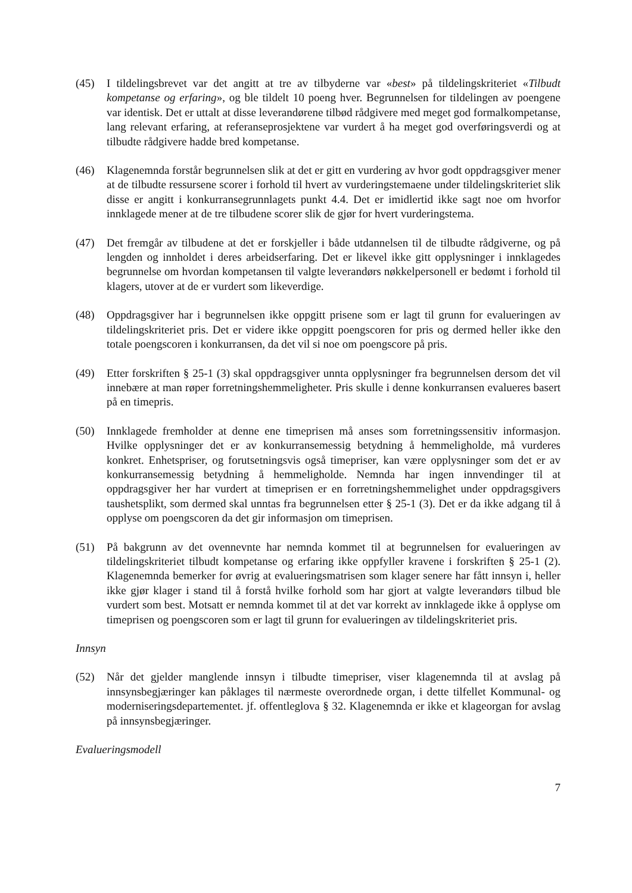(45) I tildelingsbrevet var det angitt at tre av tilbyderne var «best» på tildelingskriteriet «Tilbudt kompetanse og erfaring», og ble tildelt 10 poeng hver. Begrunnelsen for tildelingen av poengene var identisk. Det er uttalt at disse leverandørene tilbød rådgivere med meget god formalkompetanse, lang relevant erfaring, at referanseprosjektene var vurdert å ha meget god overføringsverdi og at tilbudte rådgivere hadde bred kompetanse.
(46) Klagenemnda forstår begrunnelsen slik at det er gitt en vurdering av hvor godt oppdragsgiver mener at de tilbudte ressursene scorer i forhold til hvert av vurderingstemaene under tildelingskriteriet slik disse er angitt i konkurransegrunnlagets punkt 4.4. Det er imidlertid ikke sagt noe om hvorfor innklagede mener at de tre tilbudene scorer slik de gjør for hvert vurderingstema.
(47) Det fremgår av tilbudene at det er forskjeller i både utdannelsen til de tilbudte rådgiverne, og på lengden og innholdet i deres arbeidserfaring. Det er likevel ikke gitt opplysninger i innklagedes begrunnelse om hvordan kompetansen til valgte leverandørs nøkkelpersonell er bedømt i forhold til klagers, utover at de er vurdert som likeverdige.
(48) Oppdragsgiver har i begrunnelsen ikke oppgitt prisene som er lagt til grunn for evalueringen av tildelingskriteriet pris. Det er videre ikke oppgitt poengscoren for pris og dermed heller ikke den totale poengscoren i konkurransen, da det vil si noe om poengscore på pris.
(49) Etter forskriften § 25-1 (3) skal oppdragsgiver unnta opplysninger fra begrunnelsen dersom det vil innebære at man røper forretningshemmeligheter. Pris skulle i denne konkurransen evalueres basert på en timepris.
(50) Innklagede fremholder at denne ene timeprisen må anses som forretningssensitiv informasjon. Hvilke opplysninger det er av konkurransemessig betydning å hemmeligholde, må vurderes konkret. Enhetspriser, og forutsetningsvis også timepriser, kan være opplysninger som det er av konkurransemessig betydning å hemmeligholde. Nemnda har ingen innvendinger til at oppdragsgiver her har vurdert at timeprisen er en forretningshemmelighet under oppdragsgivers taushetsplikt, som dermed skal unntas fra begrunnelsen etter § 25-1 (3). Det er da ikke adgang til å opplyse om poengscoren da det gir informasjon om timeprisen.
(51) På bakgrunn av det ovennevnte har nemnda kommet til at begrunnelsen for evalueringen av tildelingskriteriet tilbudt kompetanse og erfaring ikke oppfyller kravene i forskriften § 25-1 (2). Klagenemnda bemerker for øvrig at evalueringsmatrisen som klager senere har fått innsyn i, heller ikke gjør klager i stand til å forstå hvilke forhold som har gjort at valgte leverandørs tilbud ble vurdert som best. Motsatt er nemnda kommet til at det var korrekt av innklagede ikke å opplyse om timeprisen og poengscoren som er lagt til grunn for evalueringen av tildelingskriteriet pris.
Innsyn
(52) Når det gjelder manglende innsyn i tilbudte timepriser, viser klagenemnda til at avslag på innsynsbegjæringer kan påklages til nærmeste overordnede organ, i dette tilfellet Kommunal- og moderniseringsdepartementet. jf. offentleglova § 32. Klagenemnda er ikke et klageorgan for avslag på innsynsbegjæringer.
Evalueringsmodell
7